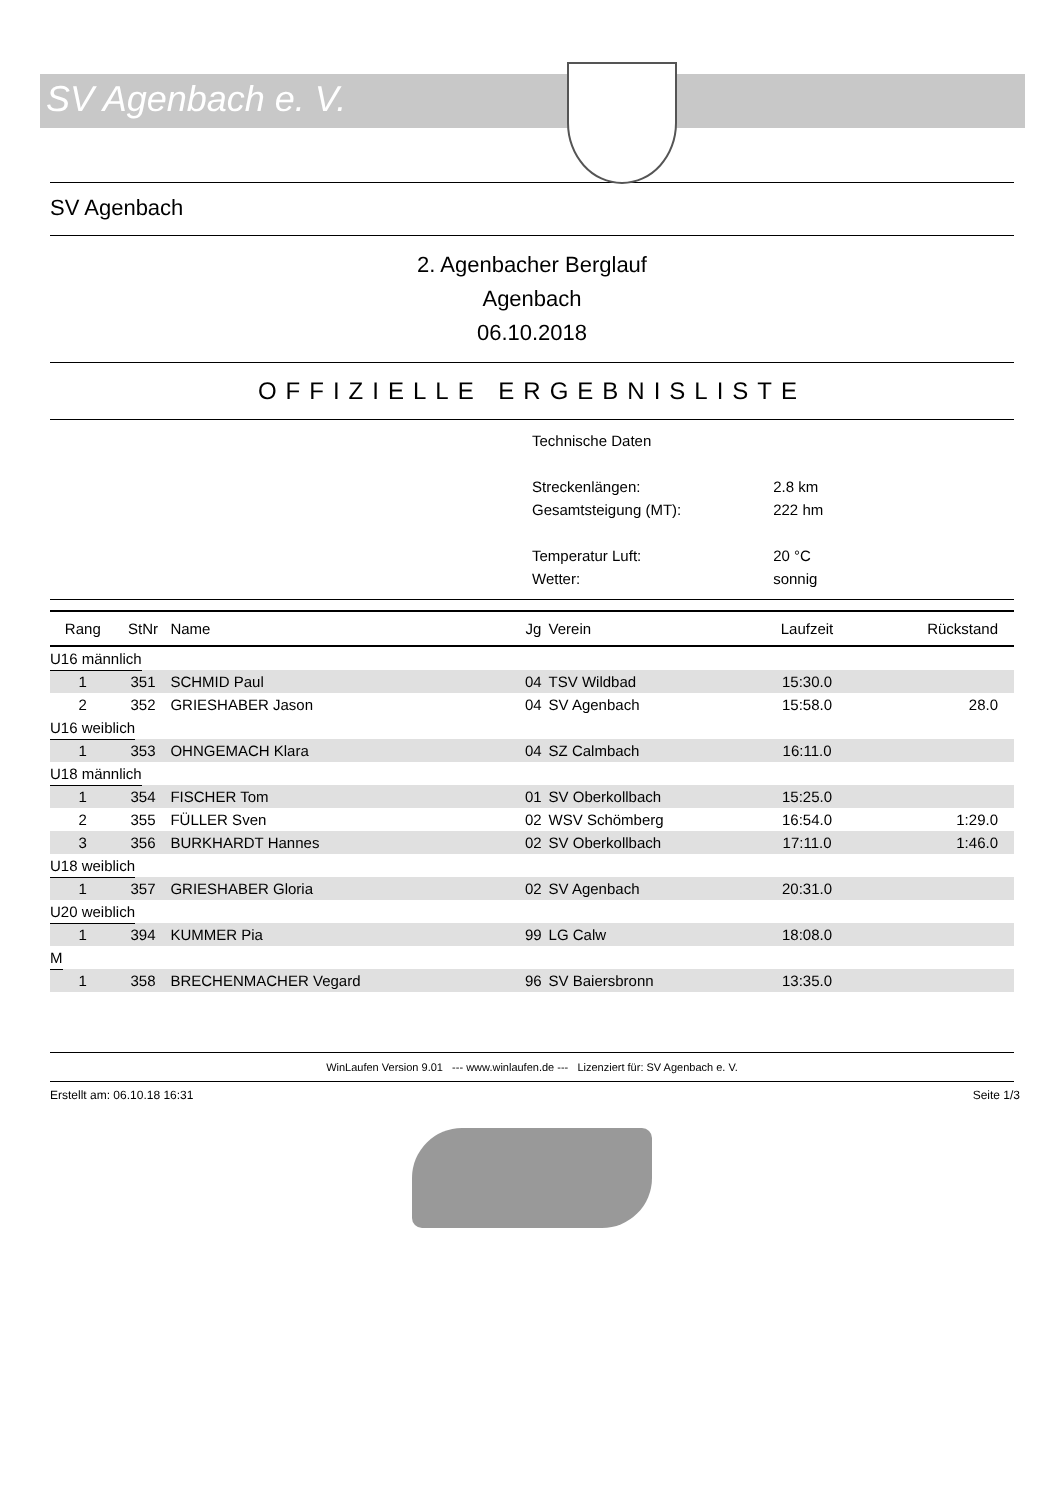SV Agenbach e. V.
SV Agenbach
2. Agenbacher Berglauf
Agenbach
06.10.2018
OFFIZIELLE ERGEBNISLISTE
| Technische Daten | |
| Streckenlängen: | 2.8 km |
| Gesamtsteigung (MT): | 222 hm |
| Temperatur Luft: | 20 °C |
| Wetter: | sonnig |
| Rang | StNr | Name | Jg | Verein | Laufzeit | Rückstand |
| --- | --- | --- | --- | --- | --- | --- |
| U16 männlich | | | | | | |
| 1 | 351 | SCHMID Paul | 04 | TSV Wildbad | 15:30.0 | |
| 2 | 352 | GRIESHABER Jason | 04 | SV Agenbach | 15:58.0 | 28.0 |
| U16 weiblich | | | | | | |
| 1 | 353 | OHNGEMACH Klara | 04 | SZ Calmbach | 16:11.0 | |
| U18 männlich | | | | | | |
| 1 | 354 | FISCHER Tom | 01 | SV Oberkollbach | 15:25.0 | |
| 2 | 355 | FÜLLER Sven | 02 | WSV Schömberg | 16:54.0 | 1:29.0 |
| 3 | 356 | BURKHARDT Hannes | 02 | SV Oberkollbach | 17:11.0 | 1:46.0 |
| U18 weiblich | | | | | | |
| 1 | 357 | GRIESHABER Gloria | 02 | SV Agenbach | 20:31.0 | |
| U20 weiblich | | | | | | |
| 1 | 394 | KUMMER Pia | 99 | LG Calw | 18:08.0 | |
| M | | | | | | |
| 1 | 358 | BRECHENMACHER Vegard | 96 | SV Baiersbronn | 13:35.0 | |
WinLaufen Version 9.01 --- www.winlaufen.de --- Lizenziert für: SV Agenbach e. V.
Erstellt am: 06.10.18 16:31 Seite 1/3